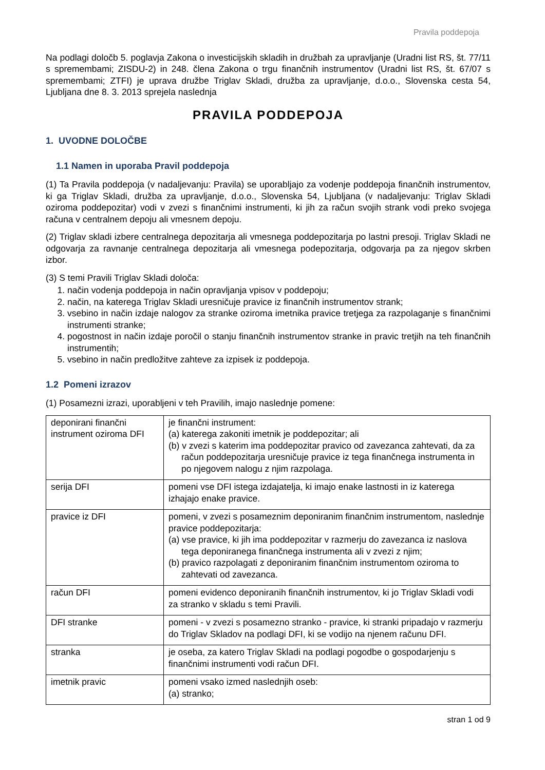Pravila poddepoja
Na podlagi določb 5. poglavja Zakona o investicijskih skladih in družbah za upravljanje (Uradni list RS, št. 77/11 s spremembami; ZISDU-2) in 248. člena Zakona o trgu finančnih instrumentov (Uradni list RS, št. 67/07 s spremembami; ZTFI) je uprava družbe Triglav Skladi, družba za upravljanje, d.o.o., Slovenska cesta 54, Ljubljana dne 8. 3. 2013 sprejela naslednja
PRAVILA PODDEPOJA
1. UVODNE DOLOČBE
1.1 Namen in uporaba Pravil poddepoja
(1) Ta Pravila poddepoja (v nadaljevanju: Pravila) se uporabljajo za vodenje poddepoja finančnih instrumentov, ki ga Triglav Skladi, družba za upravljanje, d.o.o., Slovenska 54, Ljubljana (v nadaljevanju: Triglav Skladi oziroma poddepozitar) vodi v zvezi s finančnimi instrumenti, ki jih za račun svojih strank vodi preko svojega računa v centralnem depoju ali vmesnem depoju.
(2) Triglav skladi izbere centralnega depozitarja ali vmesnega poddepozitarja po lastni presoji. Triglav Skladi ne odgovarja za ravnanje centralnega depozitarja ali vmesnega podepozitarja, odgovarja pa za njegov skrben izbor.
(3) S temi Pravili Triglav Skladi določa:
1. način vodenja poddepoja in način opravljanja vpisov v poddepoju;
2. način, na katerega Triglav Skladi uresničuje pravice iz finančnih instrumentov strank;
3. vsebino in način izdaje nalogov za stranke oziroma imetnika pravice tretjega za razpolaganje s finančnimi instrumenti stranke;
4. pogostnost in način izdaje poročil o stanju finančnih instrumentov stranke in pravic tretjih na teh finančnih instrumentih;
5. vsebino in način predložitve zahteve za izpisek iz poddepoja.
1.2 Pomeni izrazov
(1) Posamezni izrazi, uporabljeni v teh Pravilih, imajo naslednje pomene:
| deponirani finančni instrument oziroma DFI | je finančni instrument: (a) katerega zakoniti imetnik je poddepozitar; ali (b) v zvezi s katerim ima poddepozitar pravico od zavezanca zahtevati, da za račun poddepozitarja uresničuje pravice iz tega finančnega instrumenta in po njegovem nalogu z njim razpolaga. |
| serija DFI | pomeni vse DFI istega izdajatelja, ki imajo enake lastnosti in iz katerega izhajajo enake pravice. |
| pravice iz DFI | pomeni, v zvezi s posameznim deponiranim finančnim instrumentom, naslednje pravice poddepozitarja: (a) vse pravice, ki jih ima poddepozitar v razmerju do zavezanca iz naslova tega deponiranega finančnega instrumenta ali v zvezi z njim; (b) pravico razpolagati z deponiranim finančnim instrumentom oziroma to zahtevati od zavezanca. |
| račun DFI | pomeni evidenco deponiranih finančnih instrumentov, ki jo Triglav Skladi vodi za stranko v skladu s temi Pravili. |
| DFI stranke | pomeni - v zvezi s posamezno stranko - pravice, ki stranki pripadajo v razmerju do Triglav Skladov na podlagi DFI, ki se vodijo na njenem računu DFI. |
| stranka | je oseba, za katero Triglav Skladi na podlagi pogodbe o gospodarjenju s finančnimi instrumenti vodi račun DFI. |
| imetnik pravic | pomeni vsako izmed naslednjih oseb: (a) stranko; |
stran 1 od 9